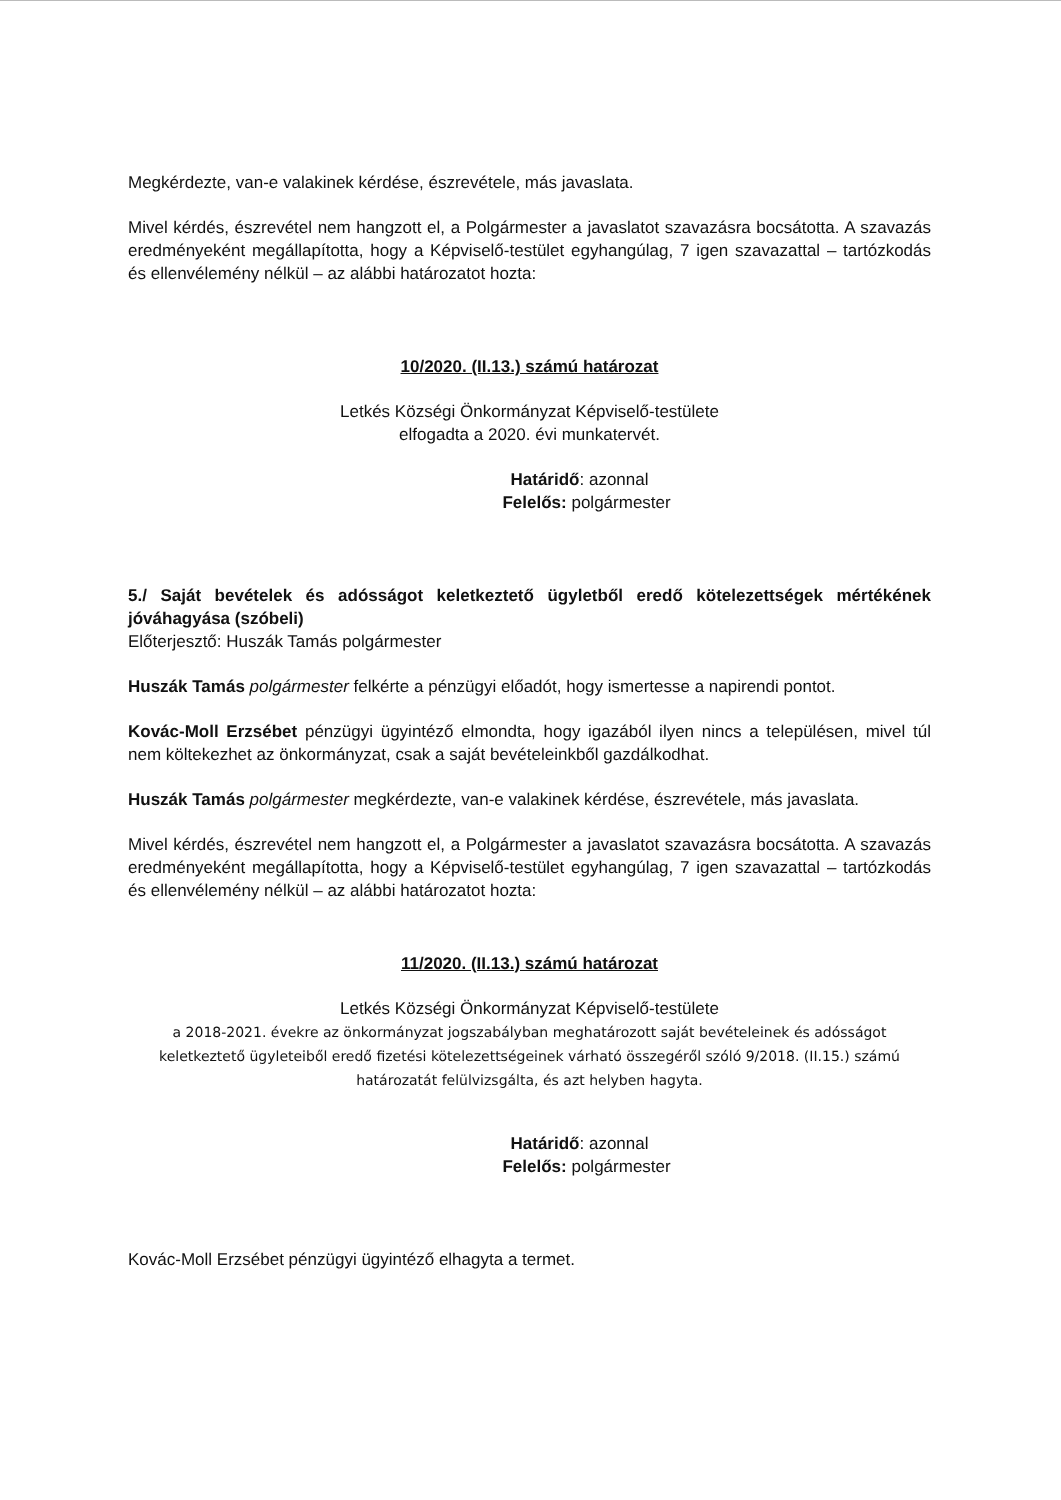Megkérdezte, van-e valakinek kérdése, észrevétele, más javaslata.
Mivel kérdés, észrevétel nem hangzott el, a Polgármester a javaslatot szavazásra bocsátotta. A szavazás eredményeként megállapította, hogy a Képviselő-testület egyhangúlag, 7 igen szavazattal – tartózkodás és ellenvélemény nélkül – az alábbi határozatot hozta:
10/2020. (II.13.) számú határozat
Letkés Községi Önkormányzat Képviselő-testülete
elfogadta a 2020. évi munkatervét.
Határidő: azonnal
Felelős: polgármester
5./ Saját bevételek és adósságot keletkeztető ügyletből eredő kötelezettségek mértékének jóváhagyása (szóbeli)
Előterjesztő: Huszák Tamás polgármester
Huszák Tamás polgármester felkérte a pénzügyi előadót, hogy ismertesse a napirendi pontot.
Kovác-Moll Erzsébet pénzügyi ügyintéző elmondta, hogy igazából ilyen nincs a településen, mivel túl nem költekezhet az önkormányzat, csak a saját bevételeinkből gazdálkodhat.
Huszák Tamás polgármester megkérdezte, van-e valakinek kérdése, észrevétele, más javaslata.
Mivel kérdés, észrevétel nem hangzott el, a Polgármester a javaslatot szavazásra bocsátotta. A szavazás eredményeként megállapította, hogy a Képviselő-testület egyhangúlag, 7 igen szavazattal – tartózkodás és ellenvélemény nélkül – az alábbi határozatot hozta:
11/2020. (II.13.) számú határozat
Letkés Községi Önkormányzat Képviselő-testülete
a 2018-2021. évekre az önkormányzat jogszabályban meghatározott saját bevételeinek és adósságot keletkeztető ügyleteiből eredő fizetési kötelezettségeinek várható összegéről szóló 9/2018. (II.15.) számú határozatát felülvizsgálta, és azt helyben hagyta.
Határidő: azonnal
Felelős: polgármester
Kovác-Moll Erzsébet pénzügyi ügyintéző elhagyta a termet.